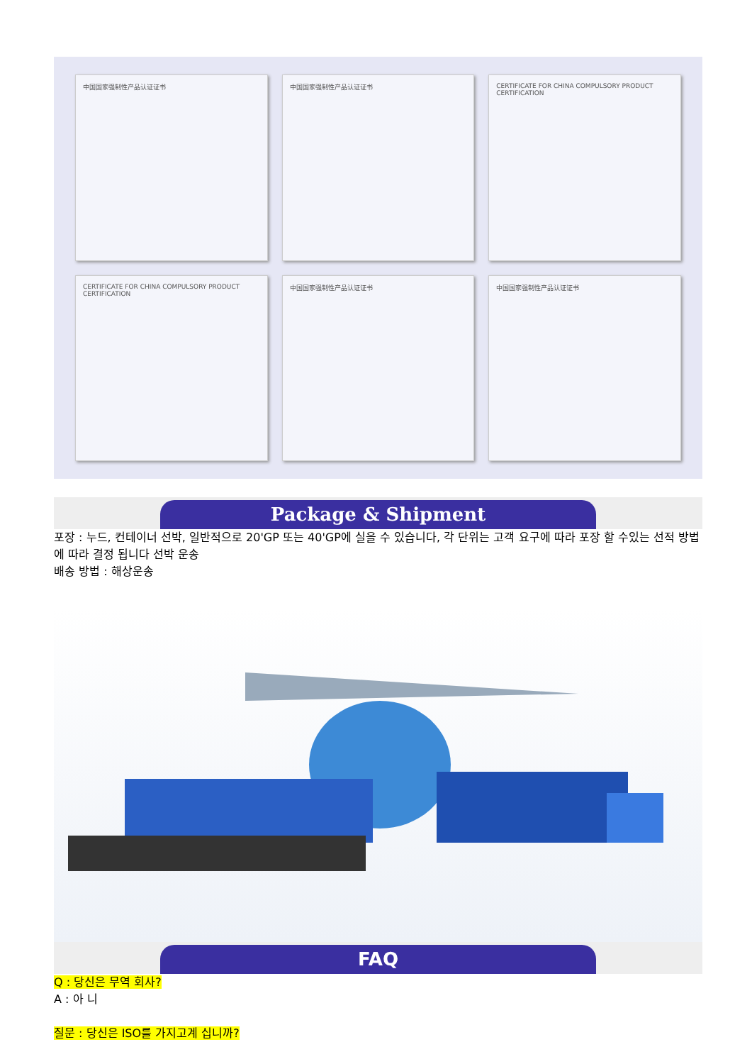中国国家强制性产品认证证书
中国国家强制性产品认证证书
CERTIFICATE FOR CHINA COMPULSORY PRODUCT CERTIFICATION
CERTIFICATE FOR CHINA COMPULSORY PRODUCT CERTIFICATION
中国国家强制性产品认证证书
中国国家强制性产品认证证书
Package & Shipment
포장 : 누드, 컨테이너 선박, 일반적으로 20'GP 또는 40'GP에 실을 수 있습니다, 각 단위는 고객 요구에 따라 포장 할 수있는 선적 방법에 따라 결정 됩니다 선박 운송
배송 방법 : 해상운송
FAQ
Q : 당신은 무역 회사?
A : 아 니
질문 : 당신은 ISO를 가지고계 십니까?